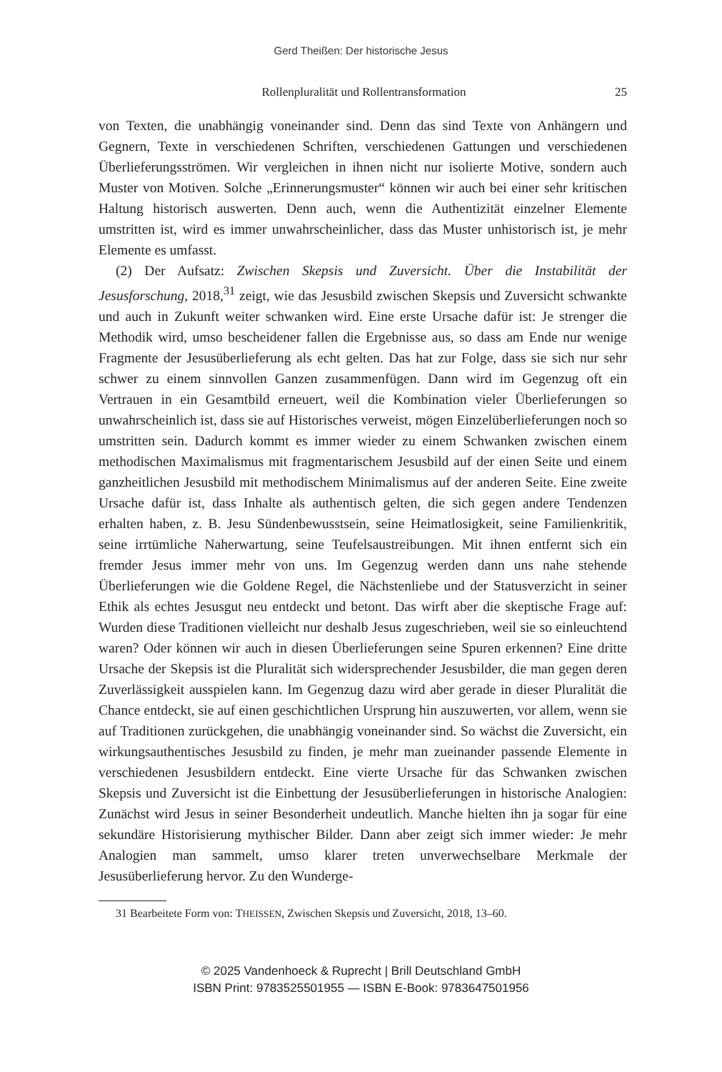Gerd Theißen: Der historische Jesus
Rollenpluralität und Rollentransformation 25
von Texten, die unabhängig voneinander sind. Denn das sind Texte von Anhängern und Gegnern, Texte in verschiedenen Schriften, verschiedenen Gattungen und verschiedenen Überlieferungsströmen. Wir vergleichen in ihnen nicht nur isolierte Motive, sondern auch Muster von Motiven. Solche „Erinnerungsmuster“ können wir auch bei einer sehr kritischen Haltung historisch auswerten. Denn auch, wenn die Authentizität einzelner Elemente umstritten ist, wird es immer unwahrscheinlicher, dass das Muster unhistorisch ist, je mehr Elemente es umfasst.
(2) Der Aufsatz: Zwischen Skepsis und Zuversicht. Über die Instabilität der Jesusforschung, 2018,<sup>31</sup> zeigt, wie das Jesusbild zwischen Skepsis und Zuversicht schwankte und auch in Zukunft weiter schwanken wird. Eine erste Ursache dafür ist: Je strenger die Methodik wird, umso bescheidener fallen die Ergebnisse aus, so dass am Ende nur wenige Fragmente der Jesusüberlieferung als echt gelten. Das hat zur Folge, dass sie sich nur sehr schwer zu einem sinnvollen Ganzen zusammenfügen. Dann wird im Gegenzug oft ein Vertrauen in ein Gesamtbild erneuert, weil die Kombination vieler Überlieferungen so unwahrscheinlich ist, dass sie auf Historisches verweist, mögen Einzelüberlieferungen noch so umstritten sein. Dadurch kommt es immer wieder zu einem Schwanken zwischen einem methodischen Maximalismus mit fragmentarischem Jesusbild auf der einen Seite und einem ganzheitlichen Jesusbild mit methodischem Minimalismus auf der anderen Seite. Eine zweite Ursache dafür ist, dass Inhalte als authentisch gelten, die sich gegen andere Tendenzen erhalten haben, z. B. Jesu Sündenbewusstsein, seine Heimatlosigkeit, seine Familienkritik, seine irrtümliche Naherwartung, seine Teufelsaustreibungen. Mit ihnen entfernt sich ein fremder Jesus immer mehr von uns. Im Gegenzug werden dann uns nahe stehende Überlieferungen wie die Goldene Regel, die Nächstenliebe und der Statusverzicht in seiner Ethik als echtes Jesusgut neu entdeckt und betont. Das wirft aber die skeptische Frage auf: Wurden diese Traditionen vielleicht nur deshalb Jesus zugeschrieben, weil sie so einleuchtend waren? Oder können wir auch in diesen Überlieferungen seine Spuren erkennen? Eine dritte Ursache der Skepsis ist die Pluralität sich widersprechender Jesusbilder, die man gegen deren Zuverlässigkeit ausspielen kann. Im Gegenzug dazu wird aber gerade in dieser Pluralität die Chance entdeckt, sie auf einen geschichtlichen Ursprung hin auszuwerten, vor allem, wenn sie auf Traditionen zurückgehen, die unabhängig voneinander sind. So wächst die Zuversicht, ein wirkungsauthentisches Jesusbild zu finden, je mehr man zueinander passende Elemente in verschiedenen Jesusbildern entdeckt. Eine vierte Ursache für das Schwanken zwischen Skepsis und Zuversicht ist die Einbettung der Jesusüberlieferungen in historische Analogien: Zunächst wird Jesus in seiner Besonderheit undeutlich. Manche hielten ihn ja sogar für eine sekundäre Historisierung mythischer Bilder. Dann aber zeigt sich immer wieder: Je mehr Analogien man sammelt, umso klarer treten unverwechselbare Merkmale der Jesusüberlieferung hervor. Zu den Wunderge-
31 Bearbeitete Form von: THEISSEN, Zwischen Skepsis und Zuversicht, 2018, 13–60.
© 2025 Vandenhoeck & Ruprecht | Brill Deutschland GmbH
ISBN Print: 9783525501955 — ISBN E-Book: 9783647501956